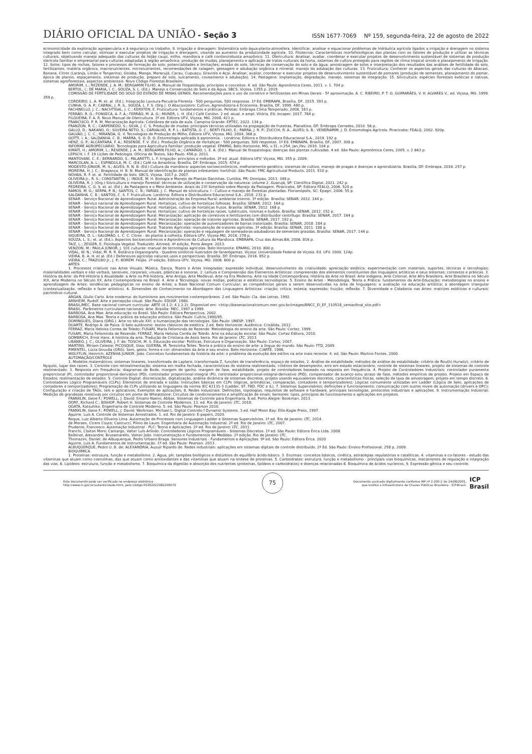DIÁRIO OFICIAL DA UNIÃO - Seção 3 ISSN 1677-7069 Nº 159, segunda-feira, 22 de agosto de 2022
economicidade da exploração agropecuária e à segurança no trabalho. 9. Irrigação e drenagem: Sistemática solo-água-planta-atmosfera. Identificar, analisar e equacionar problemas de hidráulica agrícola ligados a irrigação e drenagem no sistema integrado bem como calcular, otimizar e executar projetos de irrigação e drenagem, visando ao aumento da produtividade agrícola. 10. Fitotecnia: Características morfofisiológicas das plantas com os fatores de produção e utilizar as técnicas culturais, objetivando manejo adequado das culturas do feijão caupi, milho, mandioca e café conilon/robusta amazônico. 11. Olericultura: Analisar, avaliar, coordenar e executar projetos de desenvolvimento sustentável de sistemas de produção olerícola familiar e empresarial para culturas adaptadas à região amazônica: produção de mudas, planejamento e aplicação de tratos culturais da horta, sistemas de cultivo protegido para regiões de clima tropical úmido e planejamento de irrigação. 12. Solos: tipos de rochas, fatores e processos de formação do solo; potencialidades e limitações; erosão do solo, técnicas de conservação do solo e da água; amostragem de solos e interpretação dos resultados das análises de fertilidade do solo, fertilizantes, matéria orgânica, macronutrientes, micronutrientes, recomendações de calagem, gessagem e adubação orgânica e mineral; manejo da adubação das culturas. 13. Fruticultura: Conhecer os aspectos gerais das culturas do Abacaxi, Banana, Citros (Laranja, Limão e Tangerina), Goiaba, Manga, Maracujá, Cacau, Cupuaçu, Graviola e Açaí. Analisar, avaliar, coordenar e executar projetos de desenvolvimento sustentável de pomares (produção de sementes, planejamento do pomar, época de plantio, espaçamento, sistemas de produção, preparo de solo, sulcamento, coveamento e adubação). 14. Pastagens: implantação, degradação, manejo, sistemas de integração. 15. Silvicultura: espécies florestais exóticas e nativas, sistemas agroflorestais, aspectos ambientais. Novo Código Florestal Brasileiro.
AMORIM, L.; REZENDE, J. A. M.; BERGAMIN FILHO, A. Manual de fitopatologia: princípios e conceitos. 4. ed. São Paulo: Agronômica Ceres, 2011. v. 1. 704 p.
BERTOL, I.; DE MARIA, I. C., SOUZA, S. L. (Ed.). Manejo e Conservação do Solo e da Água. SBCS, Viçosa. 1355 p. 2019.
COMISSÃO DE FERTILIDADE DO SOLO DO ESTADO DE MINAS GERAIS. Recomendações para o uso de corretivo e fertilizantes em Minas Gerais - 5ª aproximação. A. C. RIBEIRO, P. T. G. GUIMARÃES, V. H. ALVARES V., ed. Viçosa, MG. 1999. 359 p.
CORDEIRO, L. A. M. et. al. (Ed.). Integração Lavoura-Pecuária-Floresta - 500 perguntas, 500 respostas. 1ª Ed. EMBRAPA, Brasília, DF, 2015. 393 p.
CUNHA, G. A. P.; CABRAL, J. R. S., SOUZA, L. F. S. (Org.). O Abacaxizeiro: Cultivo, Agroindústria e Economia. Brasília, DF, 1999. 480 p.
FACHINELLO, J. C.; NACHTIGAL, J. C.; KERSTEN, E. Fruticultura: fundamentos e práticas. Pelotas: Embrapa Clima Temperado, 2008. 183 p.
FERRÃO, R. G.; FONSECA, A. F. A.; FERRÃO, M. A. G.; MUNER, L. H. (Ed.) Café Conilon. 2 ed. atual. e ampl. Vitória, ES: Incaper, 2017. 784 p.
FILGUEIRA, F. A. R. Novo Manual de Olericultura. 3ª ed. Editora UFV, Viçosa, MG. 2008, 421 p.
FRANCISCO, P. R. M. Mecanização Agrícola: Coletânea de sala de aula. Campina Grande: EPTEC, 2022. 134 p.
FRANZON, R. C.; CARPENEDO, S.; SILVA, J. C. S. Produção de mudas: principais técnicas utilizadas na propagação de fruteiras. Planaltina, DF: Embrapa Cerrados, 2010. 56 p.
GALLO, D.; NAKANO, O.; SILVEIRA NETO, S.; CARVALHO, R. P. L.; BATISTA, G. C.; BERTI FILHO, E.; PARRA, J. R. P.; ZUCCHI, R. A., ALVES; S. B.; VENDRAMIM, J. D. Entomologia Agrícola. Piracicaba: FEALQ, 2002. 920p.
GALVÃO, J. C. C.; MIRANDA, G. V. Tecnologias de Produção do Milho, Editora UFV, Viçosa, MG. 2004, 366 p.
GOTTI, I. A.; SALDANHA, C. B.; MARRA, S. O. D. O. Entomologia aplicada à agronomia. - Londrina: Editora e Distribuidora Educacional S.A., 2019. 192 p.
HENZ, G. P.; ALCÂNTARA, F. A.; RESENDE, F. V. (Ed.). Produção Orgânica de Hortaliças - 500 perguntas, 500 respostas. 1ª Ed. EMBRAPA, Brasília, DF, 2007. 308 p.
INFORME AGROPECUÁRIO. Tecnologias para Agricultura Familiar: produção vegetal. EPAMIG, Belo Horizonte, MG, v.31, n.254, jan./fev. 2010. 104 p.
KIMATI, H.; AMORIM, L.; RESENDE, J. A. M.; BERGAMIN FILHO, A.; CAMARGO, L. E. A. (Ed.). Manual de fitopatologia: doenças das plantas cultivadas. 4 ed. São Paulo: Agronômica Ceres, 2005. v. 2 663 p.
LEPSCH, I. F. 19 Lições de Pedologia. Oficina de Textos, São Paulo. 456 p. 2011.
MANTOVANI, C. E.; BERNARDO, S.; PALARETTI, L. F. Irrigação: princípios e métodos. 3ª ed. atual. Editora UFV: Viçosa, MG. 355 p. 2009.
MARCOLAN, A. L.; ESPINDULA, M. C. (Ed.) Café na Amazônia. Brasília, DF: Embrapa, 2015. 474 p
MODESTO JÚNIOR, M. S.; ALVES, R. N. B. (Ed.) Cultura da mandioca: aspectos socioeconômicos, melhoramento genético, sistemas de cultivo, manejo de pragas e doenças e agroindústria. Brasília, DF: Embrapa, 2016. 257 p.
MOREIRA, H. J. C.; Bragança, H. B. N. Manual de identificação de plantas infestantes: hortifrúti. São Paulo: FMC Agricultural Products, 2011. 510 p.
NOVAIS, R. F. et. al. Fertilidade do Solo. SBCS, Viçosa. 1017 p. 2007.
OLIVEIRA Jr., R. S.; CONSTANTIN, J.; INOUE, M. H. Biologia e Manejo de Plantas Daninhas. Curitiba, PR: Omnipax, 2011. 348 p.
OLIVEIRA, R. J. (Org.) Silvicultura e manejo florestal: técnicas de utilização e conservação da natureza: volume 2. Guarujá, SP: Científica Digital, 2021. 242 p.
PEDREIRA, C. G. S. et. al. (Ed.). As Pastagens e o Meio Ambiente. Anais do 23º Simpósio sobre Manejo da Pastagem. Piracicaba, SP: Editora FEALQ, 2006. 520 p.
RAMOS, M. G.; SERPA, P. N.; SANTOS, C. B.; FARIAS, J. C. Manual de silvicultura: I - Cultivo e manejo de florestas plantadas. Florianópolis, SC: Epagri, 2006. 55 p.
SALDANHA, C. B.; SANTOS, C. S. F. Fruticultura. Londrina: Editora e Distribuidora Educacional S.A., 2018. 232 p
SENAR - Serviço Nacional de Aprendizagem Rural. Administração da Empresa Rural: ambiente interno. 3ª edição. Brasília: SENAR, 2012. 144 p.
SENAR - Serviço nacional de Aprendizagem Rural. Hortaliças, cultivo de hortaliças folhosas. Brasília: SENAR, 2012. 164 p.
SENAR - Serviço Nacional de Aprendizagem Rural. Hortaliças, cultivo de hortaliças frutos. Brasília: SENAR, 2012. 168 p.
SENAR - Serviço nacional de Aprendizagem Rural. Hortaliças: cultivo de hortaliças raízes, tubérculos, rizomas e bulbos. Brasília: SENAR, 2012. 152 p.
SENAR - Serviço Nacional de Aprendizagem Rural. Mecanização: aplicação de corretivos e fertilizantes com distribuidor centrífugo. Brasília: SENAR, 2017. 164 p.
SENAR - Serviço Nacional de Aprendizagem Rural. Mecanização: operação de tratores agrícolas. Brasília: SENAR, 2017. 192 p.
SENAR - Serviço Nacional de Aprendizagem Rural. Mecanização: operação de pulverizadores de barras tratorizado. Brasília: SENAR, 2018. 184 p.
SENAR - Serviço Nacional de Aprendizagem Rural. Tratores Agrícolas: manutenção de tratores agrícolas. 3ª edição. Brasília: SENAR, 2011. 188 p.
SENAR - Serviço Nacional de Aprendizagem Rural. Mecanização: operação e regulagem de semeadoras-adubadoras de sementes graúdas. Brasília: SENAR, 2017. 144 p.
SIQUEIRA, D. L.; SALOMÃO, L. C. C. Citros - do plantio à colheita. Editora UFV, Viçosa-MG, 2016. 278 p.
SOUZA, L. S.; et. al. (Ed.). Aspectos Socioeconômicos e Agronômicos da Cultura da Mandioca. EMBRAPA, Cruz das Almas-BA, 2006. 816 p.
TAIZ, L.; ZEIGER, E. Fisiologia Vegetal. Traduzido. Artmed, 4ª edição, Porto Alegre. 2013.
VENZON, M.; PAULA JÚNIOR, J. 101 culturas: manual de tecnologias agrícolas. Belo Horizonte: EPAMIG, 2010. 800 p.
VIDAL, W. N.; Vidal, M. R. R. Botânica Organografia - Quadros sinóticos ilustrados de fanerógamas. Viçosa: Universidade Federal de Viçosa. Ed. UFV. 2000. 124p.
VIEIRA, B. A. H. et al. (Ed.) Defensivos agrícolas naturais usos e perspectivas. Brasília, DF: Embrapa, 2016. 852 p.
VIEIRA, C.; TRAZILBO Jr., J. P.; BORÉM. Feijão. 2ª edição, Editora UFV, Viçosa, MG. 2006. 600 p.
ARTES
1. Processos criativos nas Artes Visuais, Música, Dança, Teatro e Artes Integradas: expressão individual, desenvolvimento da criatividade; apreciação estética; experimentação com materiais, suportes, técnicas e tecnologias; materialidades verbais e não verbais, sensíveis, corporais, visuais, plásticas e sonoras. 2. Leitura e Compreensão dos Elementos Artísticos: compreensão dos elementos constituintes das linguagens artísticas e seus sistemas; contextos e práticas. 3. História da Arte: da Pré-História à Atualidade: a Arte na Pré-história, Arte Antiga, Arte Medieval, Arte na Era Moderna, Arte na Idade Contemporânea; História da Arte no Brasil: Arte indígena, Arte Colonial, Arte Afro Brasileira, Arte Brasileira no Século XIX, Arte Moderna no Século XX, Arte Contemporânea no Brasil. 4. Arte e Tecnologia: novas mídias, poéticas e estéticas tecnológicas. 5. Ensino de Artes - Metodologia, Teoria e Prática: fundamentos da Arte-Educação; metodologias no ensino e aprendizagem de Artes; tendências pedagógicas no ensino de Artes; a Base Nacional Comum Curricular; as competências gerais a serem desenvolvidas na área de linguagens; a avaliação na educação artística; a abordagem triangular (contextualização, reflexão e fazer artístico). 6. Dimensões do Conhecimento na Abordagem das Linguagens Artísticas: criação; crítica; estesia; expressão; fruição; reflexão. 7. Diversidade e Cidadania nas Artes: matrizes estéticas e culturais; patrimônio cultural.
ARGAN, Giulio Carlo. Arte moderna: do Iluminismo aos movimentos contemporâneos. 2.ed. São Paulo: Cia. das Letras, 1992.
ARNHEIM, Rudolf. Arte e percepção visual. São Paulo: EDUSP, 1980.
BRASIL/MEC. Base nacional comum curricular. ARTE (4.1.2; 4.1.2.2). Disponível em: <http://basenacionalcomum.mec.gov.br/images/BNCC_EI_EF_110518_versaofinal_site.pdf>
BRASIL. Parâmetros curriculares nacionais: Arte. Brasília: MEC, 1997 a 1999.
BARBOSA, Ana Mae. Arte-educação no Brasil. São Paulo: Editora Perspectiva, 2002.
BARBOSA, Ana Mae. Teoria e prática da educação artística. São Paulo: Cultrix,1990/95.
DOMINGUES, Diana (ORG.). Arte no século XXI: a humanização das tecnologias. São Paulo: UNESP, 1997.
DUARTE, Rodrigo A. de Paiva. O belo autônomo: textos clássicos de estética. 2.ed. Belo Horizonte: Autêntica: Crisálida, 2012.
FERRAZ, Maria Heloisa Correa de Toledo; FUSARI, Maria Felisminda de Rezende. Metodologia do ensino da arte. São Paulo: Cortez, 1999.
FUSARI, Maria Felisminda de Rezende; FERRAZ, Maria Heloisa Corrêa de Toledo. Arte na educação escolar. São Paulo: Cortez Editora, 2010.
GOMBRICH, Ernst Hans. A história da arte. Tradução de Cristiana de Assis Serra. Rio de Janeiro: LTC, 2013.
LIBÂNEO, J. C.; OLIVEIRA, J. F. de; TOSCHI, M. S. Educação escolar: Políticas, Estrutura e Organização. São Paulo: Cortez, 2007.
MARTINS, Miriam Celeste; PICOSQUE, Gisa; GUERRA, M. Terezinha Telles. Teoria e prática do ensino de arte: a língua do mundo. São Paulo: FTD, 2009.
PIMENTEL, Lúcia Gouvêa (ORG). Som, gesto, forma e cor: dimensões da Arte e seu ensino. Belo Horizonte: C/ARTE, 1996.
WOLFFLIN, Heinrich; AZENHA JUNIOR, João. Conceitos fundamentais da história da arte: o problema da evolução dos estilos na arte mais recente. 4. ed. São Paulo: Martins Fontes, 2000.
AUTOMAÇÃO/CONTROLE
1. Modelos matemáticos; sistemas lineares, transformada de Laplace, transformada Z, funções de transferência, espaço de estados. 2. Análise de estabilidade; métodos de análise de estabilidade; critério de Routh(-Hurwitz), critério de Nyquist, lugar das raízes. 3. Controle com retroalimentação; sistema em malha fechada, características do sistema realimentado, critérios de desempenho, erro em estado estacionário, controle de sistemas lineares, projeto de sistemas de controle realimentado. 3. Resposta em Frequência; diagramas de Bode, margem de ganho, margem de fase, estabilidade, projeto de controladores baseado na resposta em frequência. 4. Projeto de Controladores Industriais; controlador puramente proporcional (P), controlador proporcional-derivativo (PD), controlador proporcional-integral (PI), controlador proporcional-integral-derivativo (PID), compensador de avanço e/ou atraso de fase, métodos empíricos de projeto. Projeto em Espaço de Estados; realimentação de estados. 5. Controle Digital; discretização, digitalização, análise dinâmica de sistemas discretos, projeto usando equivalentes discretos, características físicas, seleção de taxa de amostragem, projeto em tempo discreto. 6. Controladores Lógico Programáveis (CLPs); Elementos de entrada e saída; Instruções básicas em CLPs (lógicas, aritméticas, comparação, contadores e temporizadores); Lógicas comumente utilizadas em Ladder (Lógica de Selo, aplicações de contadores e temporizadores); Programação de CLPs utilizando as linguagens da norma IEC 61131-3 (Ladder, ST, FBD, FDC e IL). 7. Sistemas Supervisórios; definições e funcionamento; comunicação com outros níveis de automação (drivers e OPC); Configuração e criação de TAGs, tels e aplicativos; Exemplos de aplicações; 8. Redes Industriais: Definições, topologias, requisitos de software e hardware, principais tecnologias, protocolos industriais e aplicações. 9. Instrumentação Industrial; Medição de grandezas resistivas por circuitos em ponte de Wheatstone; Circuitos de condicionamento e amplificação de sinais; Sensores: tipos, princípios de funcionamento e aplicações em projetos.
FRANKLIN, Gene F.; POWELL, J. David; Emami-Naeini, Abbas. Sistemas de Controle para Engenharia. 6.ed. Porto Alegre: Bookman, 2013.
DORF, Richard C.; BISHOP, Robert H. Sistemas de Controle Modernos. 13. ed. Rio de Janeiro: LTC, 2018.
OGATA, Katsuhiko. Engenharia de Controle Moderno. 5. ed. São Paulo: Pearson 2010.
FRANKLIN, Gene F.; POWELL, J. David; Workman, Michael L. Digital Controlo f Dynamic Systems. 3.ed. Half Moon Bay: Ellis-Kagle Press, 1997.
Aguirre, Luis A. Controle de Sistemas Amostrados. 1. ed. Rio de Janeiro: E-papers, 2020.
Roque, Luiz Alberto Oliveira Lima. Automação de Processos com Linguagem Ladder e Sistemas Supervisórios. 1ª ed. Rio de Janeiro: LTC, 2014.
de Moraes, Cícero Couto; Castrucci, Plínio de Lauro. Engenharia de Automação Industrial. 2ª ed. Rio de Janeiro: LTC, 2007.
Prudente, Francesco. Automação Industrial - PLC: Teoria e Aplicações. 2ª ed. Rio de Janeiro: LTC, 2011.
Franchi, Claiton Moro; Camargo, Valter Luís Arlindo. Controladores Lógicos Programáveis - Sistemas Discretos. 1ª ed. São Paulo: Editora Érica Ltda. 2008.
Balbinot, Alexandre; Brusamarello, Valner João. Instrumentação e Fundamentos de Medidas. 2ª edição. Rio de Janeiro: LTC.
Thomazini, Daniel; de Albuquerque, Pedro Urbano Braga. Sensores Industriais - Fundamentos e Aplicações. 9ª ed. São Paulo: Editora Érica. 2020
Aguirre, Luis A. Fundamentos de Instrumentação. 1ª ed. São Paulo: Pearson. 2013.
ALBUQUERQUE, Pedro U. B. de; ALEXANDRIA, Auzuir Ripardo de. Redes industriais: aplicações em sistemas digitais de controle distribuído. 2ª Ed. São Paulo: Ensino Profissional, 258 p, 2009.
BIOQUÍMICA
1. Proteínas: estrutura, função e metabolismo. 2. Água, pH, tampões biológicos e distúrbios do equilíbrio ácido-básico. 3. Enzimas: conceitos básicos, cinética, estratégias regulatórias e catalíticas. 4. vitaminas e co-fatores - estudo das vitaminas que atuam como coenzimas, das que atuam como antioxidantes e das vitaminas que atuam na síntese de proteínas. 5. Carboidratos: estrutura, função e metabolismo - principais vias bioquímicas, mecanismos de regulação e integração das vias. 6. Lipídeos: estrutura, função e metabolismo. 7. Bioquímica da digestão e absorção dos nutrientes (proteínas, lipídeos e carboidratos) e doenças relacionadas 8. Bioquímica de ácidos nucleicos. 9. Expressão gênica e seu controle.
Este documento pode ser verificado no endereço eletrônico
http://www.in.gov.br/autenticidade.html, pelo código 05302022082200075
75
Documento assinado digitalmente conforme MP nº 2.200-2 de 24/08/2001,
que institui a Infraestrutura de Chaves Públicas Brasileira - ICP-Brasil.
ICP
Brasil